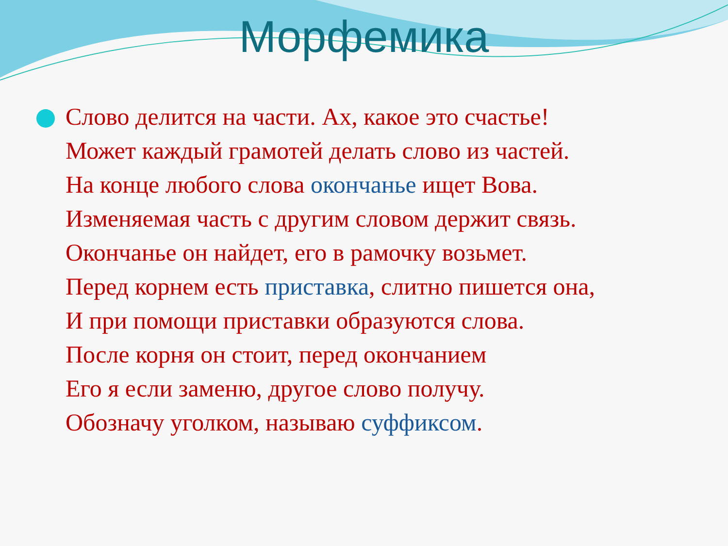Морфемика
Слово делится на части. Ах, какое это счастье!
Может каждый грамотей делать слово из частей.
На конце любого слова окончанье ищет Вова.
Изменяемая часть с другим словом держит связь.
Окончанье он найдет, его в рамочку возьмет.
Перед корнем есть приставка, слитно пишется она,
И при помощи приставки образуются слова.
После корня он стоит, перед окончанием
Его я если заменю, другое слово получу.
Обозначу уголком, называю суффиксом.